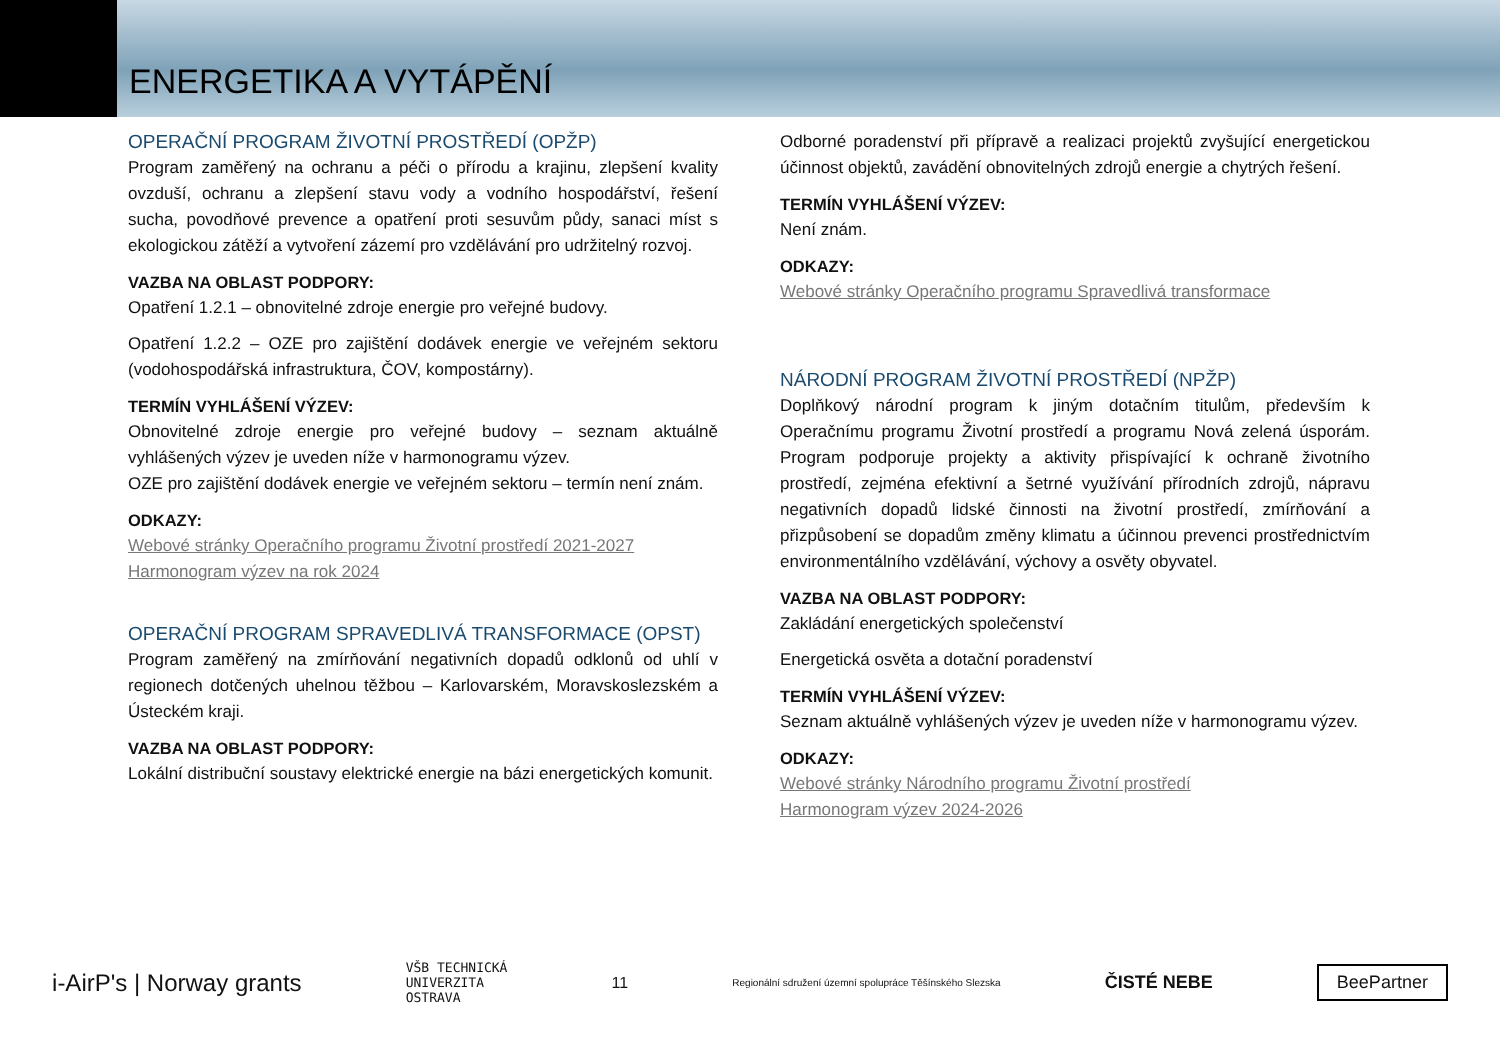ENERGETIKA A VYTÁPĚNÍ
OPERAČNÍ PROGRAM ŽIVOTNÍ PROSTŘEDÍ (OPŽP)
Program zaměřený na ochranu a péči o přírodu a krajinu, zlepšení kvality ovzduší, ochranu a zlepšení stavu vody a vodního hospodářství, řešení sucha, povodňové prevence a opatření proti sesuvům půdy, sanaci míst s ekologickou zátěží a vytvoření zázemí pro vzdělávání pro udržitelný rozvoj.
VAZBA NA OBLAST PODPORY:
Opatření 1.2.1 – obnovitelné zdroje energie pro veřejné budovy.
Opatření 1.2.2 – OZE pro zajištění dodávek energie ve veřejném sektoru (vodohospodářská infrastruktura, ČOV, kompostárny).
TERMÍN VYHLÁŠENÍ VÝZEV:
Obnovitelné zdroje energie pro veřejné budovy – seznam aktuálně vyhlášených výzev je uveden níže v harmonogramu výzev.
OZE pro zajištění dodávek energie ve veřejném sektoru – termín není znám.
ODKAZY:
Webové stránky Operačního programu Životní prostředí 2021-2027
Harmonogram výzev na rok 2024
OPERAČNÍ PROGRAM SPRAVEDLIVÁ TRANSFORMACE (OPST)
Program zaměřený na zmírňování negativních dopadů odklonů od uhlí v regionech dotčených uhelnou těžbou – Karlovarském, Moravskoslezském a Ústeckém kraji.
VAZBA NA OBLAST PODPORY:
Lokální distribuční soustavy elektrické energie na bázi energetických komunit.
Odborné poradenství při přípravě a realizaci projektů zvyšující energetickou účinnost objektů, zavádění obnovitelných zdrojů energie a chytrých řešení.
TERMÍN VYHLÁŠENÍ VÝZEV:
Není znám.
ODKAZY:
Webové stránky Operačního programu Spravedlivá transformace
NÁRODNÍ PROGRAM ŽIVOTNÍ PROSTŘEDÍ (NPŽP)
Doplňkový národní program k jiným dotačním titulům, především k Operačnímu programu Životní prostředí a programu Nová zelená úsporám. Program podporuje projekty a aktivity přispívající k ochraně životního prostředí, zejména efektivní a šetrné využívání přírodních zdrojů, nápravu negativních dopadů lidské činnosti na životní prostředí, zmírňování a přizpůsobení se dopadům změny klimatu a účinnou prevenci prostřednictvím environmentálního vzdělávání, výchovy a osvěty obyvatel.
VAZBA NA OBLAST PODPORY:
Zakládání energetických společenství
Energetická osvěta a dotační poradenství
TERMÍN VYHLÁŠENÍ VÝZEV:
Seznam aktuálně vyhlášených výzev je uveden níže v harmonogramu výzev.
ODKAZY:
Webové stránky Národního programu Životní prostředí
Harmonogram výzev 2024-2026
i-AirP's | Norway grants VŠB TECHNICKÁ
UNIVERZITA
OSTRAVA 11 Regionální sdružení územní spolupráce Těšínského Slezska ČISTÉ NEBE BeePartner